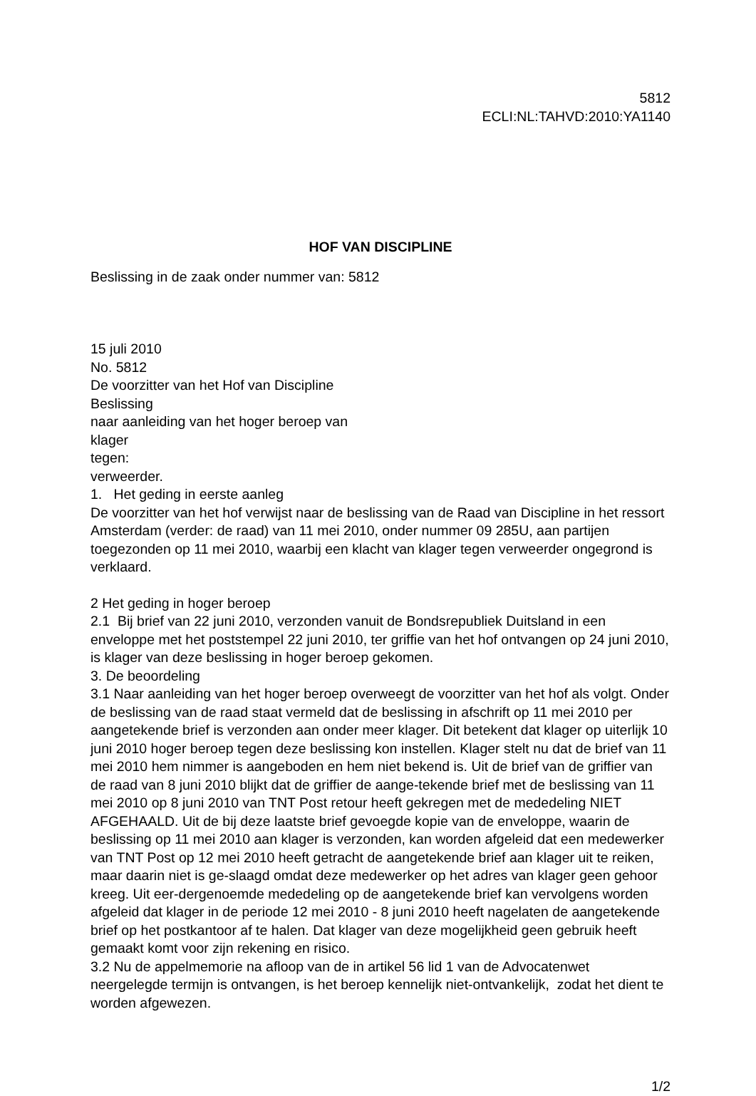5812
ECLI:NL:TAHVD:2010:YA1140
HOF VAN DISCIPLINE
Beslissing in de zaak onder nummer van: 5812
15 juli 2010
No. 5812
De voorzitter van het Hof van Discipline
Beslissing
naar aanleiding van het hoger beroep van
klager
tegen:
verweerder.
1. Het geding in eerste aanleg
De voorzitter van het hof verwijst naar de beslissing van de Raad van Discipline in het ressort Amsterdam (verder: de raad) van 11 mei 2010, onder nummer 09 285U, aan partijen toegezonden op 11 mei 2010, waarbij een klacht van klager tegen verweerder ongegrond is verklaard.
2 Het geding in hoger beroep
2.1 Bij brief van 22 juni 2010, verzonden vanuit de Bondsrepubliek Duitsland in een enveloppe met het poststempel 22 juni 2010, ter griffie van het hof ontvangen op 24 juni 2010, is klager van deze beslissing in hoger beroep gekomen.
3. De beoordeling
3.1 Naar aanleiding van het hoger beroep overweegt de voorzitter van het hof als volgt. Onder de beslissing van de raad staat vermeld dat de beslissing in afschrift op 11 mei 2010 per aangetekende brief is verzonden aan onder meer klager. Dit betekent dat klager op uiterlijk 10 juni 2010 hoger beroep tegen deze beslissing kon instellen. Klager stelt nu dat de brief van 11 mei 2010 hem nimmer is aangeboden en hem niet bekend is. Uit de brief van de griffier van de raad van 8 juni 2010 blijkt dat de griffier de aange-tekende brief met de beslissing van 11 mei 2010 op 8 juni 2010 van TNT Post retour heeft gekregen met de mededeling NIET AFGEHAALD. Uit de bij deze laatste brief gevoegde kopie van de enveloppe, waarin de beslissing op 11 mei 2010 aan klager is verzonden, kan worden afgeleid dat een medewerker van TNT Post op 12 mei 2010 heeft getracht de aangetekende brief aan klager uit te reiken, maar daarin niet is ge-slaagd omdat deze medewerker op het adres van klager geen gehoor kreeg. Uit eer-dergenoemde mededeling op de aangetekende brief kan vervolgens worden afgeleid dat klager in de periode 12 mei 2010 - 8 juni 2010 heeft nagelaten de aangetekende brief op het postkantoor af te halen. Dat klager van deze mogelijkheid geen gebruik heeft gemaakt komt voor zijn rekening en risico.
3.2 Nu de appelmemorie na afloop van de in artikel 56 lid 1 van de Advocatenwet neergelegde termijn is ontvangen, is het beroep kennelijk niet-ontvankelijk, zodat het dient te worden afgewezen.
1/2